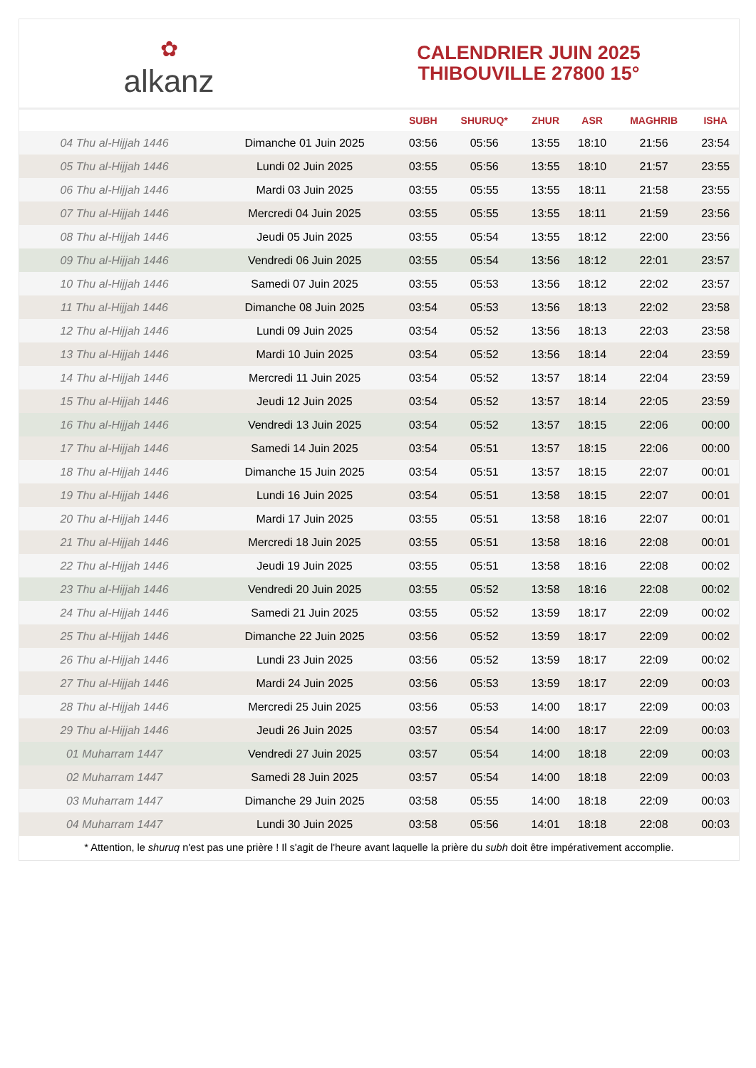✿
alkanz
CALENDRIER JUIN 2025
THIBOUVILLE 27800 15°
| | | SUBH | SHURUQ* | ZHUR | ASR | MAGHRIB | ISHA |
| --- | --- | --- | --- | --- | --- | --- | --- |
| 04 Thu al-Hijjah 1446 | Dimanche 01 Juin 2025 | 03:56 | 05:56 | 13:55 | 18:10 | 21:56 | 23:54 |
| 05 Thu al-Hijjah 1446 | Lundi 02 Juin 2025 | 03:55 | 05:56 | 13:55 | 18:10 | 21:57 | 23:55 |
| 06 Thu al-Hijjah 1446 | Mardi 03 Juin 2025 | 03:55 | 05:55 | 13:55 | 18:11 | 21:58 | 23:55 |
| 07 Thu al-Hijjah 1446 | Mercredi 04 Juin 2025 | 03:55 | 05:55 | 13:55 | 18:11 | 21:59 | 23:56 |
| 08 Thu al-Hijjah 1446 | Jeudi 05 Juin 2025 | 03:55 | 05:54 | 13:55 | 18:12 | 22:00 | 23:56 |
| 09 Thu al-Hijjah 1446 | Vendredi 06 Juin 2025 | 03:55 | 05:54 | 13:56 | 18:12 | 22:01 | 23:57 |
| 10 Thu al-Hijjah 1446 | Samedi 07 Juin 2025 | 03:55 | 05:53 | 13:56 | 18:12 | 22:02 | 23:57 |
| 11 Thu al-Hijjah 1446 | Dimanche 08 Juin 2025 | 03:54 | 05:53 | 13:56 | 18:13 | 22:02 | 23:58 |
| 12 Thu al-Hijjah 1446 | Lundi 09 Juin 2025 | 03:54 | 05:52 | 13:56 | 18:13 | 22:03 | 23:58 |
| 13 Thu al-Hijjah 1446 | Mardi 10 Juin 2025 | 03:54 | 05:52 | 13:56 | 18:14 | 22:04 | 23:59 |
| 14 Thu al-Hijjah 1446 | Mercredi 11 Juin 2025 | 03:54 | 05:52 | 13:57 | 18:14 | 22:04 | 23:59 |
| 15 Thu al-Hijjah 1446 | Jeudi 12 Juin 2025 | 03:54 | 05:52 | 13:57 | 18:14 | 22:05 | 23:59 |
| 16 Thu al-Hijjah 1446 | Vendredi 13 Juin 2025 | 03:54 | 05:52 | 13:57 | 18:15 | 22:06 | 00:00 |
| 17 Thu al-Hijjah 1446 | Samedi 14 Juin 2025 | 03:54 | 05:51 | 13:57 | 18:15 | 22:06 | 00:00 |
| 18 Thu al-Hijjah 1446 | Dimanche 15 Juin 2025 | 03:54 | 05:51 | 13:57 | 18:15 | 22:07 | 00:01 |
| 19 Thu al-Hijjah 1446 | Lundi 16 Juin 2025 | 03:54 | 05:51 | 13:58 | 18:15 | 22:07 | 00:01 |
| 20 Thu al-Hijjah 1446 | Mardi 17 Juin 2025 | 03:55 | 05:51 | 13:58 | 18:16 | 22:07 | 00:01 |
| 21 Thu al-Hijjah 1446 | Mercredi 18 Juin 2025 | 03:55 | 05:51 | 13:58 | 18:16 | 22:08 | 00:01 |
| 22 Thu al-Hijjah 1446 | Jeudi 19 Juin 2025 | 03:55 | 05:51 | 13:58 | 18:16 | 22:08 | 00:02 |
| 23 Thu al-Hijjah 1446 | Vendredi 20 Juin 2025 | 03:55 | 05:52 | 13:58 | 18:16 | 22:08 | 00:02 |
| 24 Thu al-Hijjah 1446 | Samedi 21 Juin 2025 | 03:55 | 05:52 | 13:59 | 18:17 | 22:09 | 00:02 |
| 25 Thu al-Hijjah 1446 | Dimanche 22 Juin 2025 | 03:56 | 05:52 | 13:59 | 18:17 | 22:09 | 00:02 |
| 26 Thu al-Hijjah 1446 | Lundi 23 Juin 2025 | 03:56 | 05:52 | 13:59 | 18:17 | 22:09 | 00:02 |
| 27 Thu al-Hijjah 1446 | Mardi 24 Juin 2025 | 03:56 | 05:53 | 13:59 | 18:17 | 22:09 | 00:03 |
| 28 Thu al-Hijjah 1446 | Mercredi 25 Juin 2025 | 03:56 | 05:53 | 14:00 | 18:17 | 22:09 | 00:03 |
| 29 Thu al-Hijjah 1446 | Jeudi 26 Juin 2025 | 03:57 | 05:54 | 14:00 | 18:17 | 22:09 | 00:03 |
| 01 Muharram 1447 | Vendredi 27 Juin 2025 | 03:57 | 05:54 | 14:00 | 18:18 | 22:09 | 00:03 |
| 02 Muharram 1447 | Samedi 28 Juin 2025 | 03:57 | 05:54 | 14:00 | 18:18 | 22:09 | 00:03 |
| 03 Muharram 1447 | Dimanche 29 Juin 2025 | 03:58 | 05:55 | 14:00 | 18:18 | 22:09 | 00:03 |
| 04 Muharram 1447 | Lundi 30 Juin 2025 | 03:58 | 05:56 | 14:01 | 18:18 | 22:08 | 00:03 |
* Attention, le shuruq n'est pas une prière ! Il s'agit de l'heure avant laquelle la prière du subh doit être impérativement accomplie.